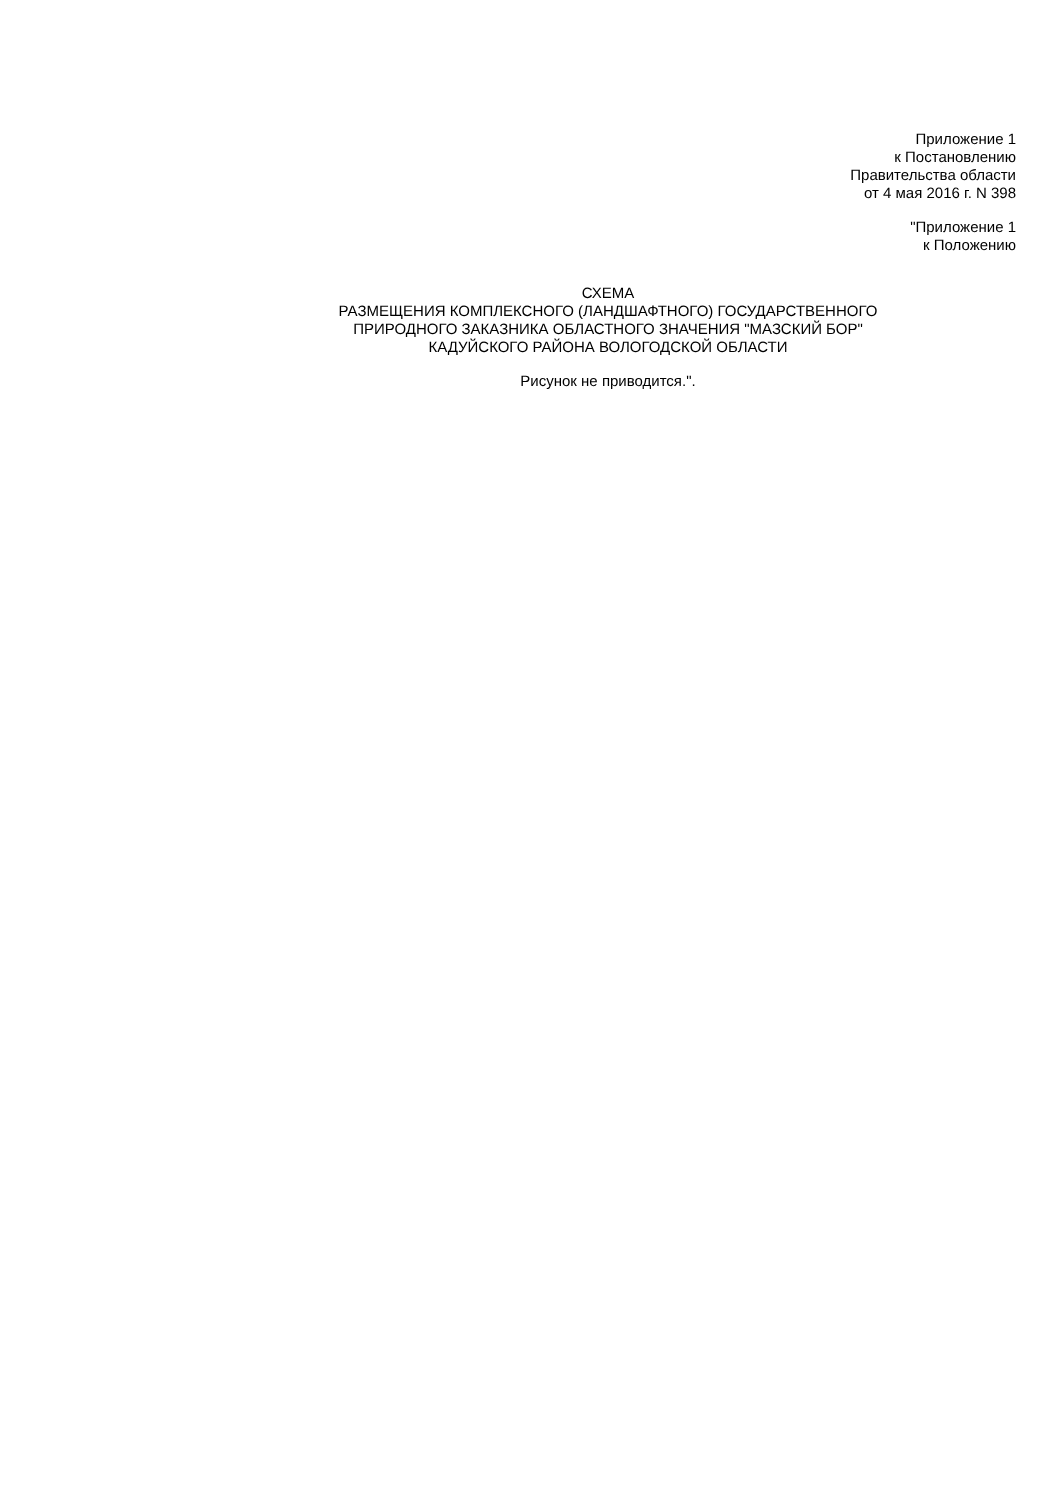Приложение 1
к Постановлению
Правительства области
от 4 мая 2016 г. N 398
"Приложение 1
к Положению
СХЕМА
РАЗМЕЩЕНИЯ КОМПЛЕКСНОГО (ЛАНДШАФТНОГО) ГОСУДАРСТВЕННОГО
ПРИРОДНОГО ЗАКАЗНИКА ОБЛАСТНОГО ЗНАЧЕНИЯ "МАЗСКИЙ БОР"
КАДУЙСКОГО РАЙОНА ВОЛОГОДСКОЙ ОБЛАСТИ
Рисунок не приводится.".